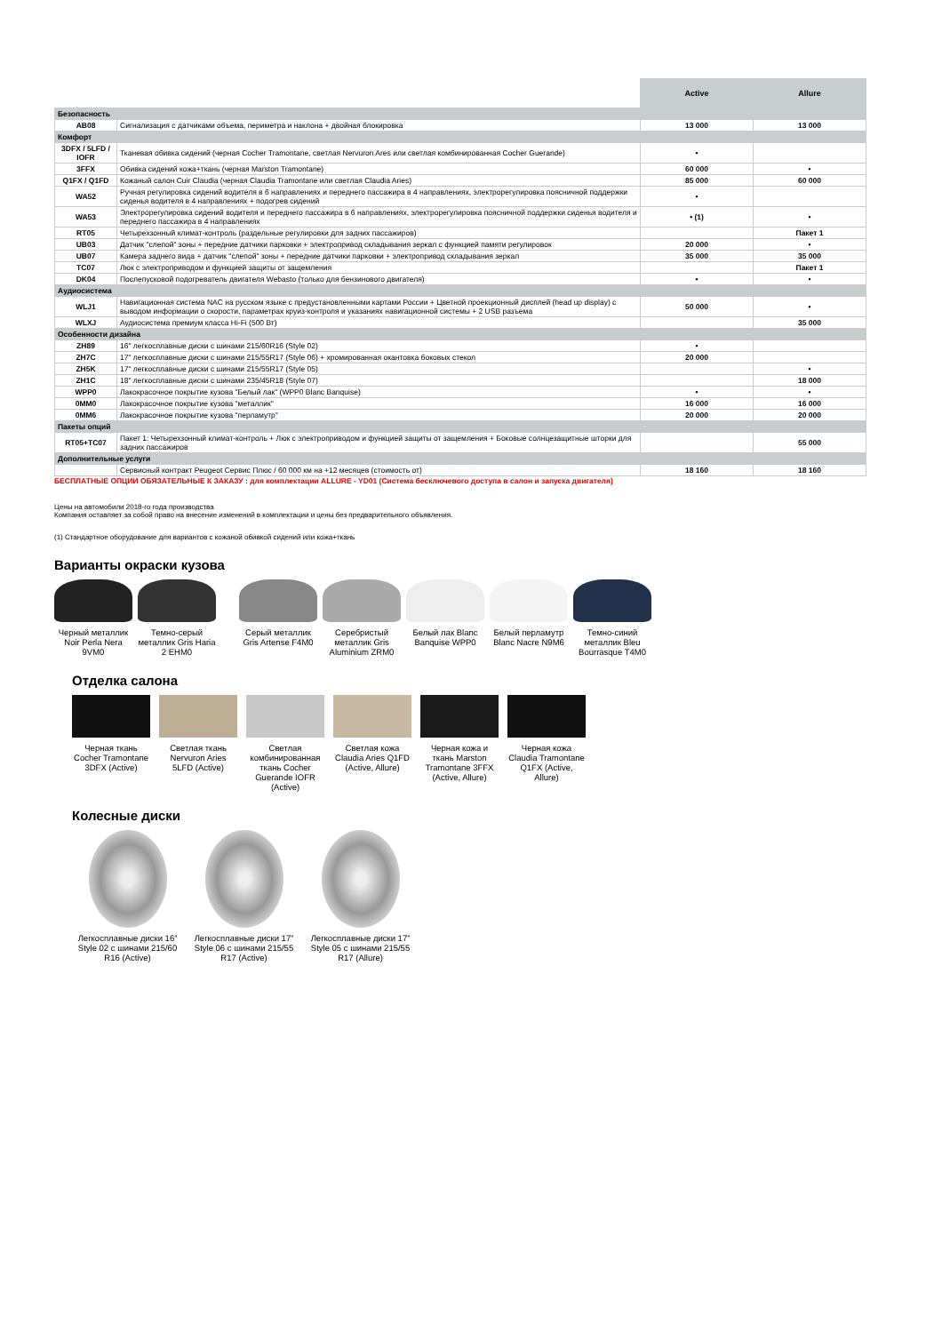| | | Active | Allure |
| --- | --- | --- | --- |
| Безопасность | | | |
| AB08 | Сигнализация с датчиками объема, периметра и наклона + двойная блокировка | 13 000 | 13 000 |
| Комфорт | | | |
| 3DFX / 5LFD / IOFR | Тканевая обивка сидений (черная Cocher Tramontane, светлая Nervuron Ares или светлая комбинированная Cocher Guerande) | • | |
| 3FFX | Обивка сидений кожа+ткань (черная Marston Tramontane) | 60 000 | • |
| Q1FX / Q1FD | Кожаный салон Cuir Claudia (черная Claudia Tramontane или светлая Claudia Aries) | 85 000 | 60 000 |
| WA52 | Ручная регулировка сидений водителя в 6 направлениях и переднего пассажира в 4 направлениях, электрорегулировка поясничной поддержки сиденья водителя в 4 направлениях + подогрев сидений | • | |
| WA53 | Электрорегулировка сидений водителя и переднего пассажира в 6 направлениях, электрорегулировка поясничной поддержки сиденья водителя и переднего пассажира в 4 направлениях | • (1) | • |
| RT05 | Четырехзонный климат-контроль (раздельные регулировки для задних пассажиров) | | Пакет 1 |
| UB03 | Датчик "слепой" зоны + передние датчики парковки + электропривод складывания зеркал с функцией памяти регулировок | 20 000 | • |
| UB07 | Камера заднего вида + датчик "слепой" зоны + передние датчики парковки + электропривод складывания зеркал | 35 000 | 35 000 |
| TC07 | Люк с электроприводом и функцией защиты от защемления | | Пакет 1 |
| DK04 | Послепусковой подогреватель двигателя Webasto (только для бензинового двигателя) | • | • |
| Аудиосистема | | | |
| WLJ1 | Навигационная система NAC на русском языке с предустановленными картами России + Цветной проекционный дисплей (head up display) с выводом информации о скорости, параметрах круиз-контроля и указаниях навигационной системы + 2 USB разъема | 50 000 | • |
| WLXJ | Аудиосистема премиум класса Hi-Fi (500 Вт) | | 35 000 |
| Особенности дизайна | | | |
| ZH89 | 16" легкосплавные диски с шинами 215/60R16 (Style 02) | • | |
| ZH7C | 17" легкосплавные диски с шинами 215/55R17 (Style 06) + хромированная окантовка боковых стекол | 20 000 | |
| ZH5K | 17" легкосплавные диски с шинами 215/55R17 (Style 05) | | • |
| ZH1C | 18" легкосплавные диски с шинами 235/45R18 (Style 07) | | 18 000 |
| WPP0 | Лакокрасочное покрытие кузова "Белый лак" (WPP0 Blanc Banquise) | • | • |
| 0MM0 | Лакокрасочное покрытие кузова "металлик" | 16 000 | 16 000 |
| 0MM6 | Лакокрасочное покрытие кузова "перламутр" | 20 000 | 20 000 |
| Пакеты опций | | | |
| RT05+TC07 | Пакет 1: Четырехзонный климат-контроль + Люк с электроприводом и функцией защиты от защемления + Боковые солнцезащитные шторки для задних пассажиров | | 55 000 |
| Дополнительные услуги | | | |
| | Сервисный контракт Peugeot Сервис Плюс / 60 000 км на +12 месяцев (стоимость от) | 18 160 | 18 160 |
БЕСПЛАТНЫЕ ОПЦИИ ОБЯЗАТЕЛЬНЫЕ К ЗАКАЗУ : для комплектации ALLURE - YD01 (Система бесключевого доступа в салон и запуска двигателя)
Цены на автомобили 2018-го года производства
Компания оставляет за собой право на внесение изменений в комплектации и цены без предварительного объявления.
(1) Стандартное оборудование для вариантов с кожаной обивкой сидений или кожа+ткань
Варианты окраски кузова
Черный металлик Noir Perla Nera 9VM0
Темно-серый металлик Gris Haria 2 EHM0
Серый металлик Gris Artense F4M0
Серебристый металлик Gris Aluminium ZRM0
Белый лак Blanc Banquise WPP0
Белый перламутр Blanc Nacre N9M6
Темно-синий металлик Bleu Bourrasque T4M0
Отделка салона
Черная ткань Cocher Tramontane 3DFX (Active)
Светлая ткань Nervuron Aries 5LFD (Active)
Светлая комбинированная ткань Cocher Guerande IOFR (Active)
Светлая кожа Claudia Aries Q1FD (Active, Allure)
Черная кожа и ткань Marston Tramontane 3FFX (Active, Allure)
Черная кожа Claudia Tramontane Q1FX (Active, Allure)
Колесные диски
Легкосплавные диски 16” Style 02 с шинами 215/60 R16 (Active)
Легкосплавные диски 17” Style 06 с шинами 215/55 R17 (Active)
Легкосплавные диски 17” Style 05 с шинами 215/55 R17 (Allure)